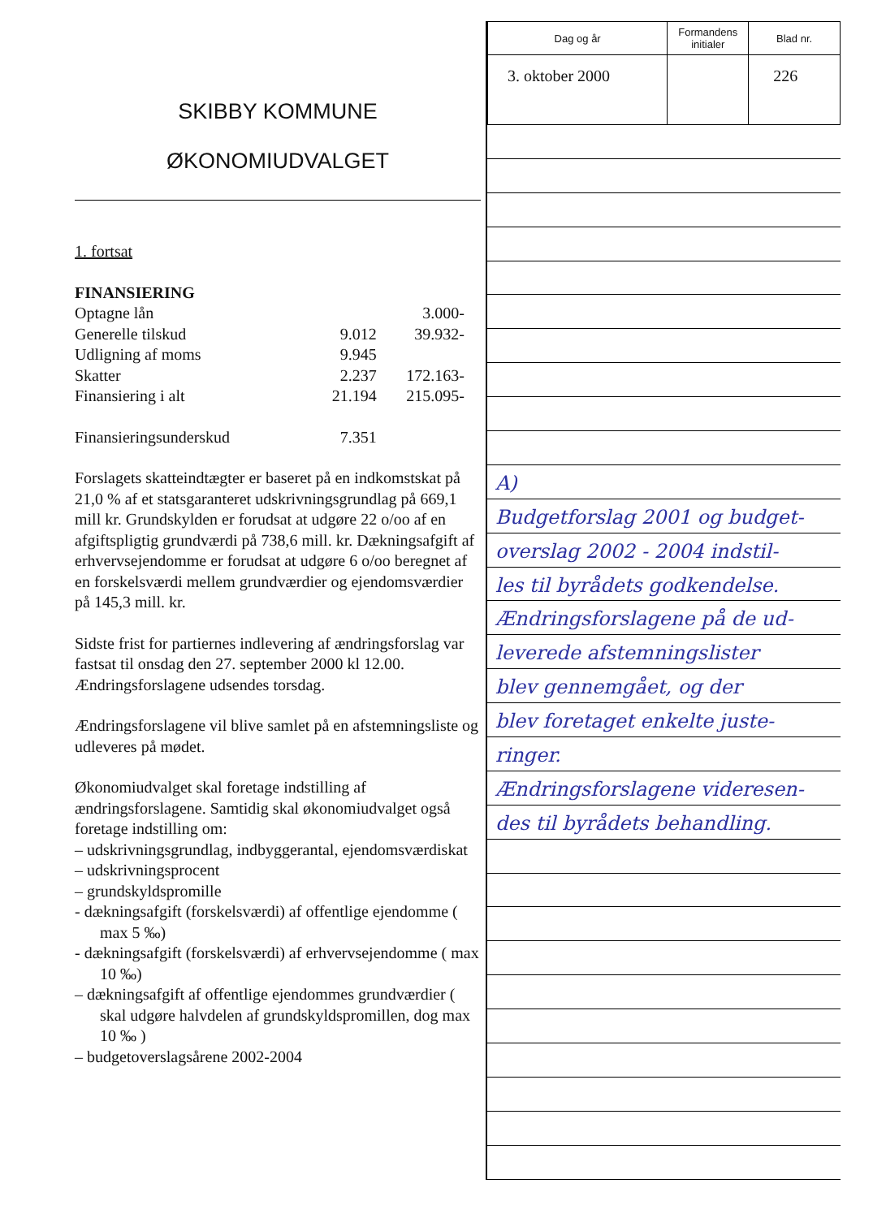SKIBBY KOMMUNE
ØKONOMIUDVALGET
1. fortsat
FINANSIERING
| Optagne lån | | 3.000- |
| Generelle tilskud | 9.012 | 39.932- |
| Udligning af moms | 9.945 | |
| Skatter | 2.237 | 172.163- |
| Finansiering i alt | 21.194 | 215.095- |
| Finansieringsunderskud | 7.351 | |
Forslagets skatteindtægter er baseret på en indkomstskat på 21,0 % af et statsgaranteret udskrivningsgrundlag på 669,1 mill kr. Grundskylden er forudsat at udgøre 22 o/oo af en afgiftspligtig grundværdi på 738,6 mill. kr. Dækningsafgift af erhvervsejendomme er forudsat at udgøre 6 o/oo beregnet af en forskelsværdi mellem grundværdier og ejendomsværdier på 145,3 mill. kr.
Sidste frist for partiernes indlevering af ændringsforslag var fastsat til onsdag den 27. september 2000 kl 12.00.
Ændringsforslagene udsendes torsdag.
Ændringsforslagene vil blive samlet på en afstemningsliste og udleveres på mødet.
Økonomiudvalget skal foretage indstilling af ændringsforslagene. Samtidig skal økonomiudvalget også foretage indstilling om:
– udskrivningsgrundlag, indbyggerantal, ejendomsværdiskat
– udskrivningsprocent
– grundskyldspromille
- dækningsafgift (forskelsværdi) af offentlige ejendomme ( max 5 ‰)
- dækningsafgift (forskelsværdi) af erhvervsejendomme ( max 10 ‰)
– dækningsafgift af offentlige ejendommes grundværdier ( skal udgøre halvdelen af grundskyldspromillen, dog max 10 ‰ )
– budgetoverslagsårene 2002-2004
| Dag og år | Formandens initialer | Blad nr. |
| 3. oktober 2000 | | 226 |
A)
Budgetforslag 2001 og budget-
overslag 2002 - 2004 indstil-
les til byrådets godkendelse.
Ændringsforslagene på de ud-
leverede afstemningslister
blev gennemgået, og der
blev foretaget enkelte juste-
ringer.
Ændringsforslagene videresen-
des til byrådets behandling.